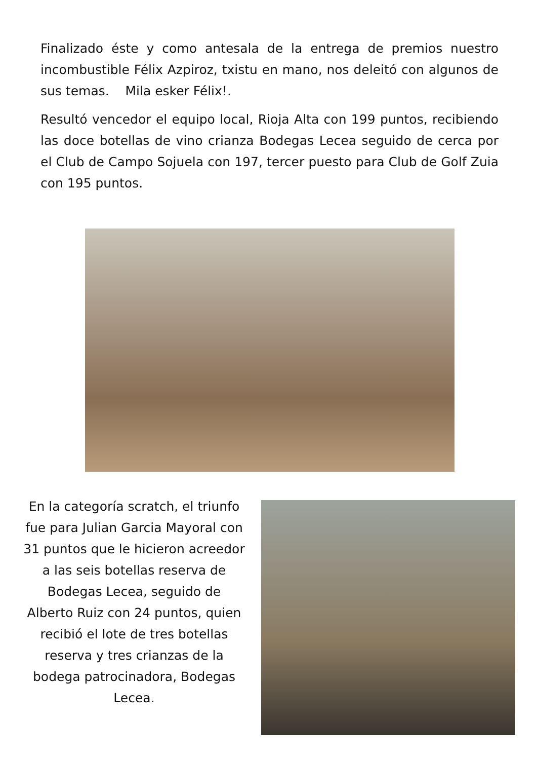Finalizado éste y como antesala de la entrega de premios nuestro incombustible Félix Azpiroz, txistu en mano, nos deleitó con algunos de sus temas. Mila esker Félix!.
Resultó vencedor el equipo local, Rioja Alta con 199 puntos, recibiendo las doce botellas de vino crianza Bodegas Lecea seguido de cerca por el Club de Campo Sojuela con 197, tercer puesto para Club de Golf Zuia con 195 puntos.
En la categoría scratch, el triunfo fue para Julian Garcia Mayoral con 31 puntos que le hicieron acreedor a las seis botellas reserva de Bodegas Lecea, seguido de Alberto Ruiz con 24 puntos, quien recibió el lote de tres botellas reserva y tres crianzas de la bodega patrocinadora, Bodegas Lecea.